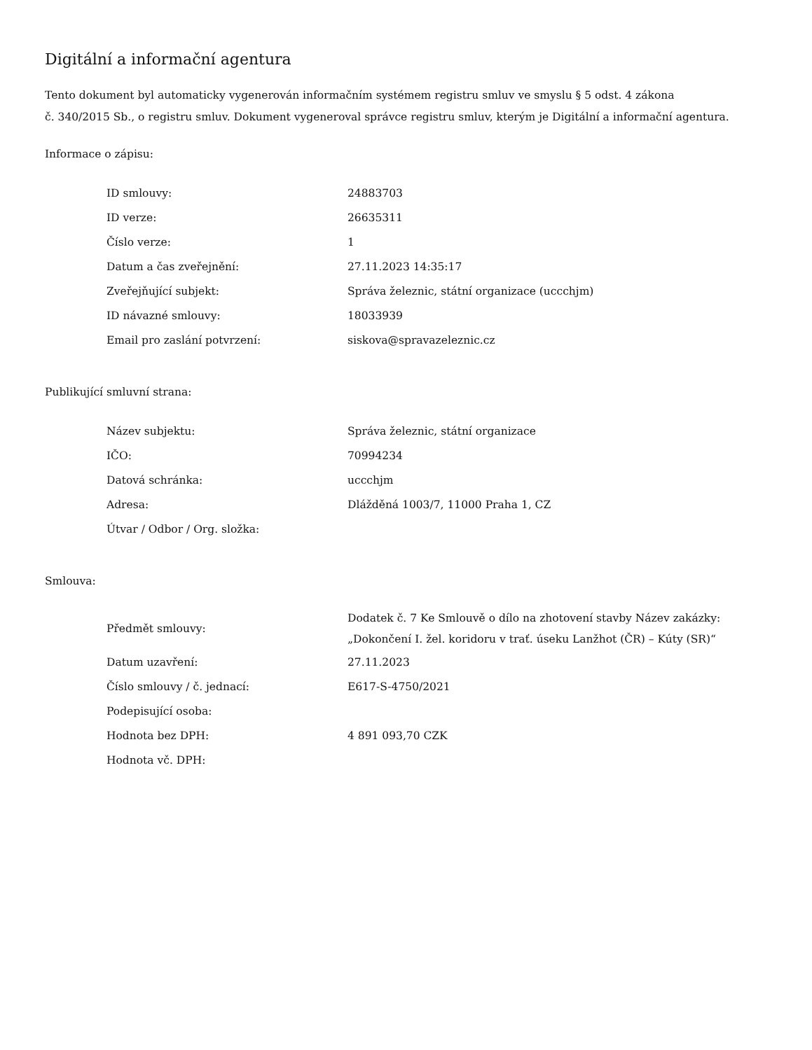Digitální a informační agentura
Tento dokument byl automaticky vygenerován informačním systémem registru smluv ve smyslu § 5 odst. 4 zákona
č. 340/2015 Sb., o registru smluv. Dokument vygeneroval správce registru smluv, kterým je Digitální a informační agentura.
Informace o zápisu:
| ID smlouvy: | 24883703 |
| ID verze: | 26635311 |
| Číslo verze: | 1 |
| Datum a čas zveřejnění: | 27.11.2023 14:35:17 |
| Zveřejňující subjekt: | Správa železnic, státní organizace (uccchjm) |
| ID návazné smlouvy: | 18033939 |
| Email pro zaslání potvrzení: | siskova@spravazeleznic.cz |
Publikující smluvní strana:
| Název subjektu: | Správa železnic, státní organizace |
| IČO: | 70994234 |
| Datová schránka: | uccchjm |
| Adresa: | Dlážděná 1003/7, 11000 Praha 1, CZ |
| Útvar / Odbor / Org. složka: | |
Smlouva:
| Předmět smlouvy: | Dodatek č. 7 Ke Smlouvě o dílo na zhotovení stavby Název zakázky: „Dokončení I. žel. koridoru v trať. úseku Lanžhot (ČR) – Kúty (SR)“ |
| Datum uzavření: | 27.11.2023 |
| Číslo smlouvy / č. jednací: | E617-S-4750/2021 |
| Podepisující osoba: | |
| Hodnota bez DPH: | 4 891 093,70 CZK |
| Hodnota vč. DPH: | |